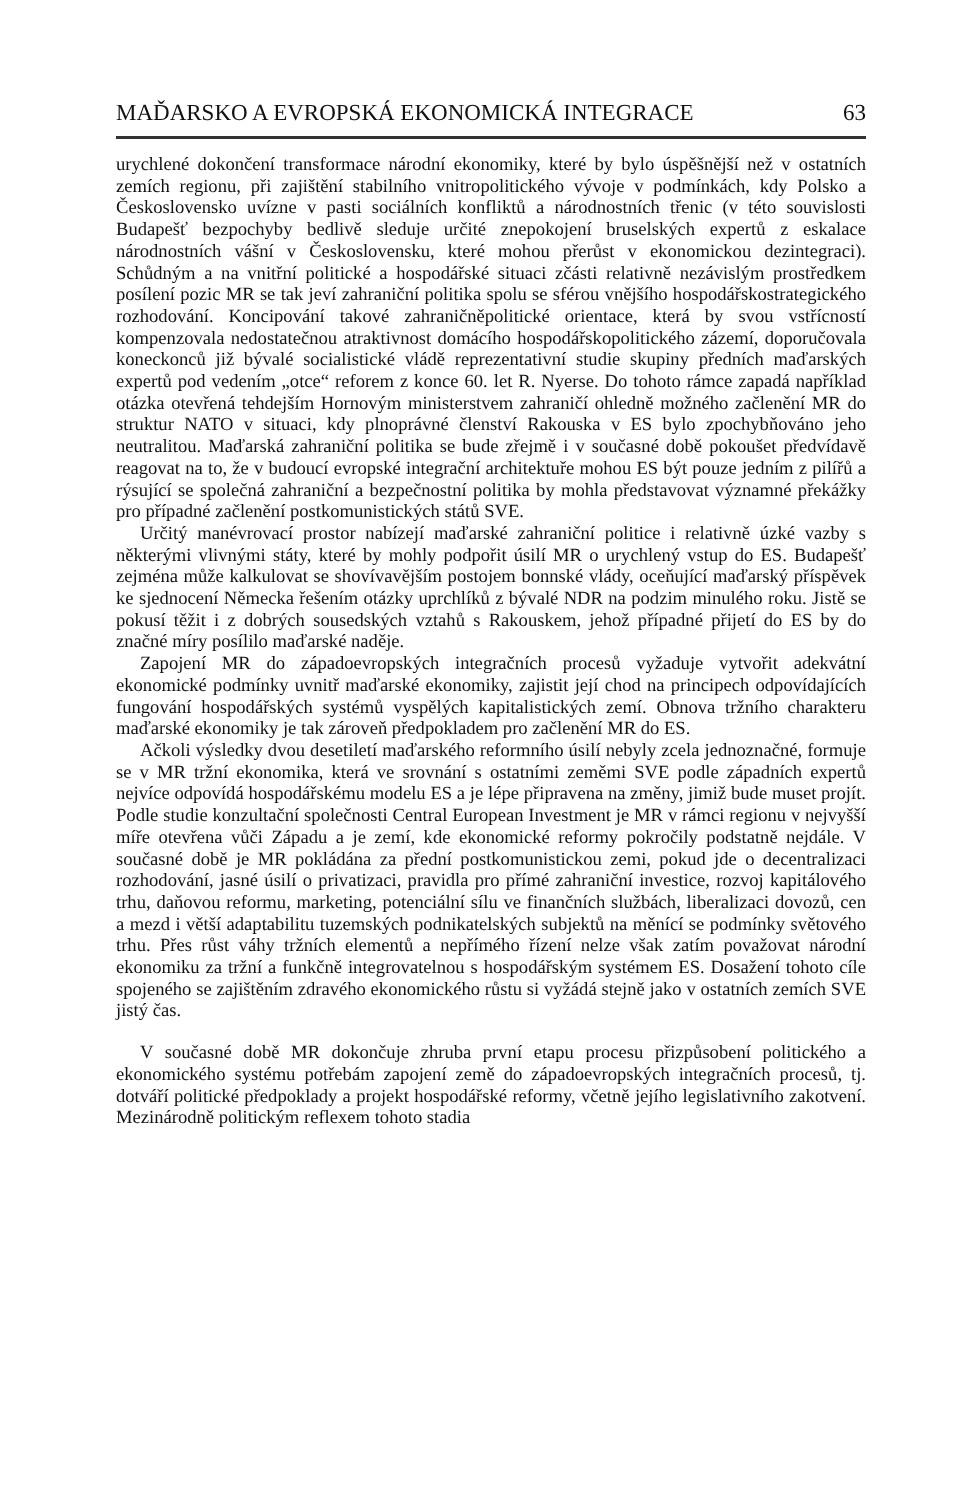MAĎARSKO A EVROPSKÁ EKONOMICKÁ INTEGRACE 63
urychlené dokončení transformace národní ekonomiky, které by bylo úspěšnější než v ostatních zemích regionu, při zajištění stabilního vnitropolitického vývoje v podmínkách, kdy Polsko a Československo uvízne v pasti sociálních konfliktů a národnostních třenic (v této souvislosti Budapešť bezpochyby bedlivě sleduje určité znepokojení bruselských expertů z eskalace národnostních vášní v Československu, které mohou přerůst v ekonomickou dezintegraci). Schůdným a na vnitřní politické a hospodářské situaci zčásti relativně nezávislým prostředkem posílení pozic MR se tak jeví zahraniční politika spolu se sférou vnějšího hospodářskostrategického rozhodování. Koncipování takové zahraničněpolitické orientace, která by svou vstřícností kompenzovala nedostatečnou atraktivnost domácího hospodářskopolitického zázemí, doporučovala koneckonců již bývalé socialistické vládě reprezentativní studie skupiny předních maďarských expertů pod vedením „otce“ reforem z konce 60. let R. Nyerse. Do tohoto rámce zapadá například otázka otevřená tehdejším Hornovým ministerstvem zahraničí ohledně možného začlenění MR do struktur NATO v situaci, kdy plnoprávné členství Rakouska v ES bylo zpochybňováno jeho neutralitou. Maďarská zahraniční politika se bude zřejmě i v současné době pokoušet předvídavě reagovat na to, že v budoucí evropské integrační architektuře mohou ES být pouze jedním z pilířů a rýsující se společná zahraniční a bezpečnostní politika by mohla představovat významné překážky pro případné začlenění postkomunistických států SVE.
Určitý manévrovací prostor nabízejí maďarské zahraniční politice i relativně úzké vazby s některými vlivnými státy, které by mohly podpořit úsilí MR o urychlený vstup do ES. Budapešť zejména může kalkulovat se shovívavějším postojem bonnské vlády, oceňující maďarský příspěvek ke sjednocení Německa řešením otázky uprchlíků z bývalé NDR na podzim minulého roku. Jistě se pokusí těžit i z dobrých sousedských vztahů s Rakouskem, jehož případné přijetí do ES by do značné míry posílilo maďarské naděje.
Zapojení MR do západoevropských integračních procesů vyžaduje vytvořit adekvátní ekonomické podmínky uvnitř maďarské ekonomiky, zajistit její chod na principech odpovídajících fungování hospodářských systémů vyspělých kapitalistických zemí. Obnova tržního charakteru maďarské ekonomiky je tak zároveň předpokladem pro začlenění MR do ES.
Ačkoli výsledky dvou desetiletí maďarského reformního úsilí nebyly zcela jednoznačné, formuje se v MR tržní ekonomika, která ve srovnání s ostatními zeměmi SVE podle západních expertů nejvíce odpovídá hospodářskému modelu ES a je lépe připravena na změny, jimiž bude muset projít. Podle studie konzultační společnosti Central European Investment je MR v rámci regionu v nejvyšší míře otevřena vůči Západu a je zemí, kde ekonomické reformy pokročily podstatně nejdále. V současné době je MR pokládána za přední postkomunistickou zemi, pokud jde o decentralizaci rozhodování, jasné úsilí o privatizaci, pravidla pro přímé zahraniční investice, rozvoj kapitálového trhu, daňovou reformu, marketing, potenciální sílu ve finančních službách, liberalizaci dovozů, cen a mezd i větší adaptabilitu tuzemských podnikatelských subjektů na měnící se podmínky světového trhu. Přes růst váhy tržních elementů a nepřímého řízení nelze však zatím považovat národní ekonomiku za tržní a funkčně integrovatelnou s hospodářským systémem ES. Dosažení tohoto cíle spojeného se zajištěním zdravého ekonomického růstu si vyžádá stejně jako v ostatních zemích SVE jistý čas.
V současné době MR dokončuje zhruba první etapu procesu přizpůsobení politického a ekonomického systému potřebám zapojení země do západoevropských integračních procesů, tj. dotváří politické předpoklady a projekt hospodářské reformy, včetně jejího legislativního zakotvení. Mezinárodně politickým reflexem tohoto stadia